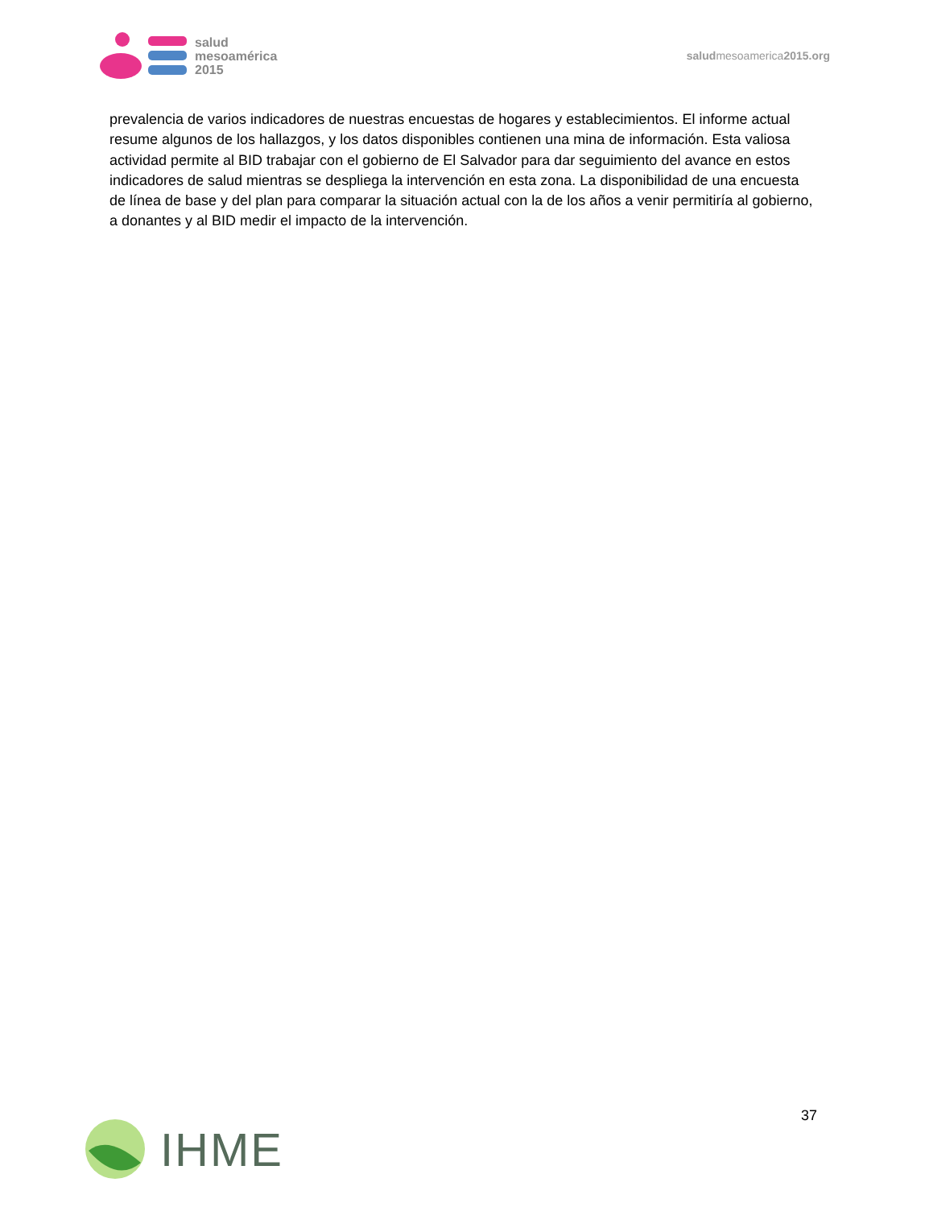salud
mesoamérica
2015
saludmesoamerica2015.org
prevalencia de varios indicadores de nuestras encuestas de hogares y establecimientos. El informe actual resume algunos de los hallazgos, y los datos disponibles contienen una mina de información. Esta valiosa actividad permite al BID trabajar con el gobierno de El Salvador para dar seguimiento del avance en estos indicadores de salud mientras se despliega la intervención en esta zona. La disponibilidad de una encuesta de línea de base y del plan para comparar la situación actual con la de los años a venir permitiría al gobierno, a donantes y al BID medir el impacto de la intervención.
37
IHME